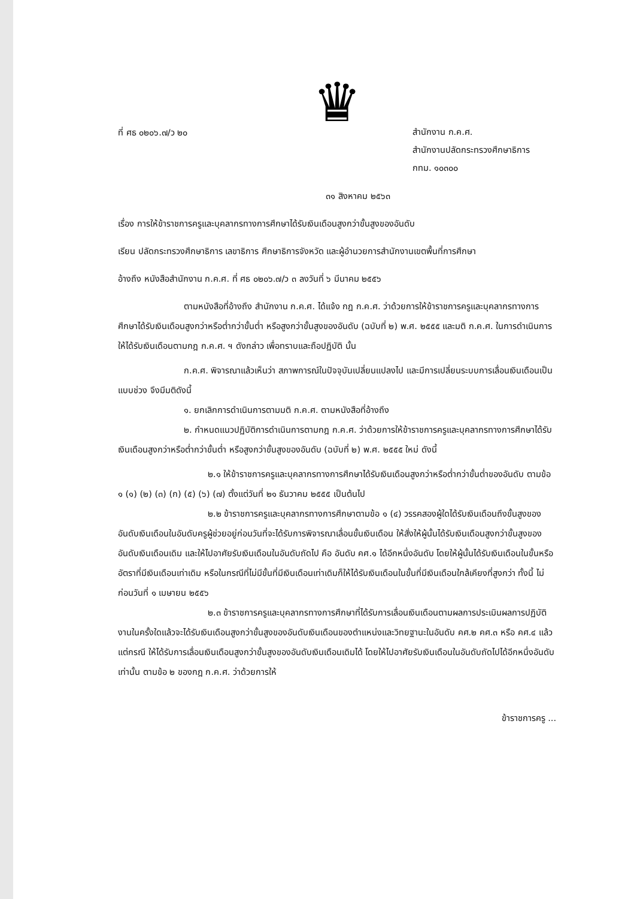♛
ที่ ศธ ๐๒๐๖.๗/ว ๒๐
สำนักงาน ก.ค.ศ.
สำนักงานปลัดกระทรวงศึกษาธิการ
กทม. ๑๐๓๐๐
๓๑ สิงหาคม ๒๕๖๓
เรื่อง การให้ข้าราชการครูและบุคลากรทางการศึกษาได้รับเงินเดือนสูงกว่าขั้นสูงของอันดับ
เรียน ปลัดกระทรวงศึกษาธิการ เลขาธิการ ศึกษาธิการจังหวัด และผู้อำนวยการสำนักงานเขตพื้นที่การศึกษา
อ้างถึง หนังสือสำนักงาน ก.ค.ศ. ที่ ศธ ๐๒๐๖.๗/ว ๓ ลงวันที่ ๖ มีนาคม ๒๕๕๖
ตามหนังสือที่อ้างถึง สำนักงาน ก.ค.ศ. ได้แจ้ง กฎ ก.ค.ศ. ว่าด้วยการให้ข้าราชการครูและบุคลากรทางการศึกษาได้รับเงินเดือนสูงกว่าหรือต่ำกว่าขั้นต่ำ หรือสูงกว่าขั้นสูงของอันดับ (ฉบับที่ ๒) พ.ศ. ๒๕๕๕ และมติ ก.ค.ศ. ในการดำเนินการให้ได้รับเงินเดือนตามกฎ ก.ค.ศ. ฯ ดังกล่าว เพื่อทราบและถือปฏิบัติ นั้น
ก.ค.ศ. พิจารณาแล้วเห็นว่า สภาพการณ์ในปัจจุบันเปลี่ยนแปลงไป และมีการเปลี่ยนระบบการเลื่อนเงินเดือนเป็นแบบช่วง จึงมีมติดังนี้
๑. ยกเลิกการดำเนินการตามมติ ก.ค.ศ. ตามหนังสือที่อ้างถึง
๒. กำหนดแนวปฏิบัติการดำเนินการตามกฎ ก.ค.ศ. ว่าด้วยการให้ข้าราชการครูและบุคลากรทางการศึกษาได้รับเงินเดือนสูงกว่าหรือต่ำกว่าขั้นต่ำ หรือสูงกว่าขั้นสูงของอันดับ (ฉบับที่ ๒) พ.ศ. ๒๕๕๕ ใหม่ ดังนี้
๒.๑ ให้ข้าราชการครูและบุคลากรทางการศึกษาได้รับเงินเดือนสูงกว่าหรือต่ำกว่าขั้นต่ำของอันดับ ตามข้อ ๑ (๑) (๒) (๓) (ก) (๕) (๖) (๗) ตั้งแต่วันที่ ๒๑ ธันวาคม ๒๕๕๕ เป็นต้นไป
๒.๒ ข้าราชการครูและบุคลากรทางการศึกษาตามข้อ ๑ (๔) วรรคสองผู้ใดได้รับเงินเดือนถึงขั้นสูงของอันดับเงินเดือนในอันดับครูผู้ช่วยอยู่ก่อนวันที่จะได้รับการพิจารณาเลื่อนขั้นเงินเดือน ให้สั่งให้ผู้นั้นได้รับเงินเดือนสูงกว่าขั้นสูงของอันดับเงินเดือนเดิม และให้ไปอาศัยรับเงินเดือนในอันดับถัดไป คือ อันดับ คศ.๑ ได้อีกหนึ่งอันดับ โดยให้ผู้นั้นได้รับเงินเดือนในขั้นหรืออัตราที่มีเงินเดือนเท่าเดิม หรือในกรณีที่ไม่มีขั้นที่มีเงินเดือนเท่าเดิมก็ให้ได้รับเงินเดือนในขั้นที่มีเงินเดือนใกล้เคียงที่สูงกว่า ทั้งนี้ ไม่ก่อนวันที่ ๑ เมษายน ๒๕๕๖
๒.๓ ข้าราชการครูและบุคลากรทางการศึกษาที่ได้รับการเลื่อนเงินเดือนตามผลการประเมินผลการปฏิบัติงานในครั้งใดแล้วจะได้รับเงินเดือนสูงกว่าขั้นสูงของอันดับเงินเดือนของตำแหน่งและวิทยฐานะในอันดับ คศ.๒ คศ.๓ หรือ คศ.๔ แล้วแต่กรณี ให้ได้รับการเลื่อนเงินเดือนสูงกว่าขั้นสูงของอันดับเงินเดือนเดิมได้ โดยให้ไปอาศัยรับเงินเดือนในอันดับถัดไปได้อีกหนึ่งอันดับเท่านั้น ตามข้อ ๒ ของกฎ ก.ค.ศ. ว่าด้วยการให้
ข้าราชการครู ...